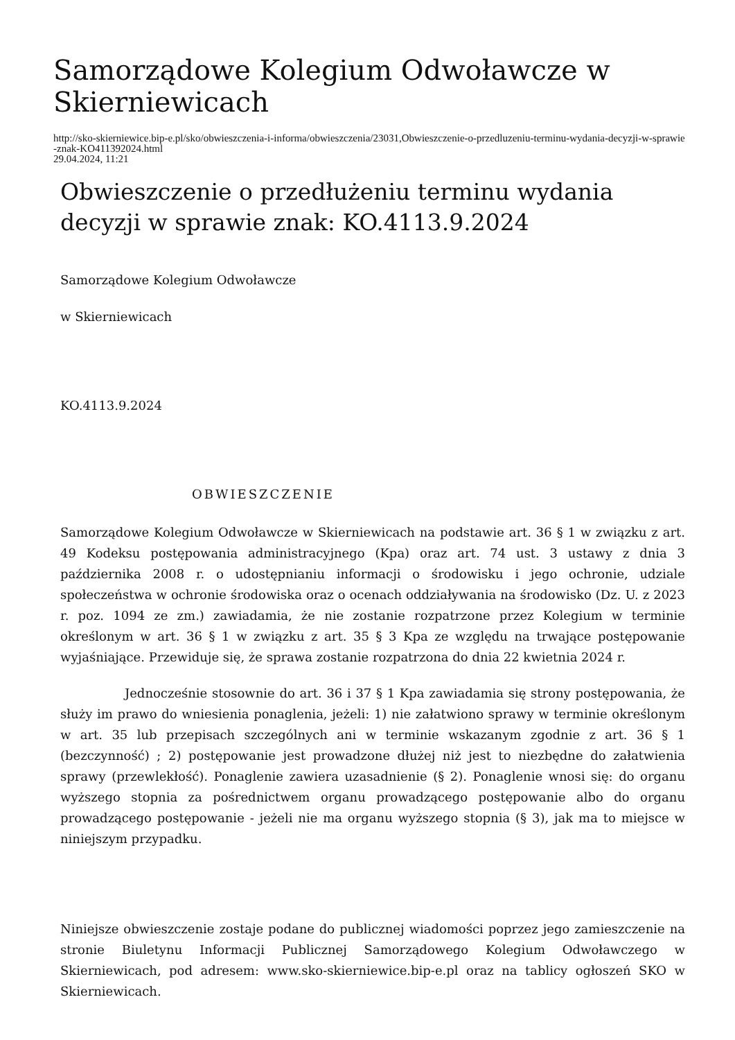Samorządowe Kolegium Odwoławcze w Skierniewicach
http://sko-skierniewice.bip-e.pl/sko/obwieszczenia-i-informa/obwieszczenia/23031,Obwieszczenie-o-przedluzeniu-terminu-wydania-decyzji-w-sprawie-znak-KO411392024.html
29.04.2024, 11:21
Obwieszczenie o przedłużeniu terminu wydania decyzji w sprawie znak: KO.4113.9.2024
Samorządowe Kolegium Odwoławcze
w Skierniewicach
KO.4113.9.2024
OBWIESZCZENIE
Samorządowe Kolegium Odwoławcze w Skierniewicach na podstawie art. 36 § 1 w związku z art. 49 Kodeksu postępowania administracyjnego (Kpa) oraz art. 74 ust. 3 ustawy z dnia 3 października 2008 r. o udostępnianiu informacji o środowisku i jego ochronie, udziale społeczeństwa w ochronie środowiska oraz o ocenach oddziaływania na środowisko (Dz. U. z 2023 r. poz. 1094 ze zm.) zawiadamia, że nie zostanie rozpatrzone przez Kolegium w terminie określonym w art. 36 § 1 w związku z art. 35 § 3 Kpa ze względu na trwające postępowanie wyjaśniające. Przewiduje się, że sprawa zostanie rozpatrzona do dnia 22 kwietnia 2024 r.
Jednocześnie stosownie do art. 36 i 37 § 1 Kpa zawiadamia się strony postępowania, że służy im prawo do wniesienia ponaglenia, jeżeli: 1) nie załatwiono sprawy w terminie określonym w art. 35 lub przepisach szczególnych ani w terminie wskazanym zgodnie z art. 36 § 1 (bezczynność) ; 2) postępowanie jest prowadzone dłużej niż jest to niezbędne do załatwienia sprawy (przewlekłość). Ponaglenie zawiera uzasadnienie (§ 2). Ponaglenie wnosi się: do organu wyższego stopnia za pośrednictwem organu prowadzącego postępowanie albo do organu prowadzącego postępowanie - jeżeli nie ma organu wyższego stopnia (§ 3), jak ma to miejsce w niniejszym przypadku.
Niniejsze obwieszczenie zostaje podane do publicznej wiadomości poprzez jego zamieszczenie na stronie Biuletynu Informacji Publicznej Samorządowego Kolegium Odwoławczego w Skierniewicach, pod adresem: www.sko-skierniewice.bip-e.pl oraz na tablicy ogłoszeń SKO w Skierniewicach.